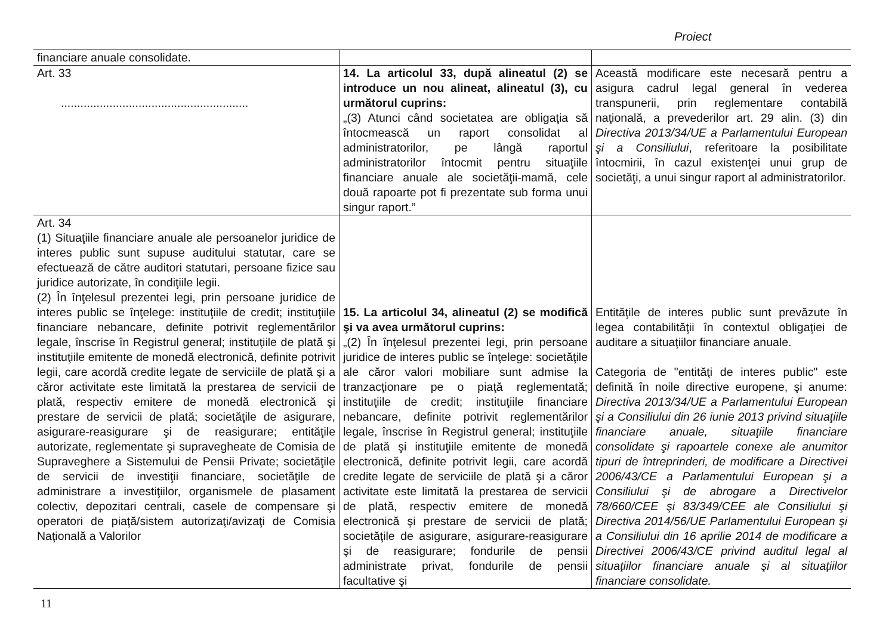Proiect
| financiare anuale consolidate. | | |
| Art. 33 .......................................................... | 14. La articolul 33, după alineatul (2) se introduce un nou alineat, alineatul (3), cu următorul cuprins: „(3) Atunci când societatea are obligaţia să întocmească un raport consolidat al administratorilor, pe lângă raportul administratorilor întocmit pentru situaţiile financiare anuale ale societăţii-mamă, cele două rapoarte pot fi prezentate sub forma unui singur raport.” | Această modificare este necesară pentru a asigura cadrul legal general în vederea transpunerii, prin reglementare contabilă naţională, a prevederilor art. 29 alin. (3) din Directiva 2013/34/UE a Parlamentului European şi a Consiliului , referitoare la posibilitate întocmirii, în cazul existenţei unui grup de societăţi, a unui singur raport al administratorilor. |
| Art. 34 (1) Situaţiile financiare anuale ale persoanelor juridice de interes public sunt supuse auditului statutar, care se efectuează de către auditori statutari, persoane fizice sau juridice autorizate, în condiţiile legii. (2) În înţelesul prezentei legi, prin persoane juridice de interes public se înţelege: instituţiile de credit; instituţiile financiare nebancare, definite potrivit reglementărilor legale, înscrise în Registrul general; instituţiile de plată şi instituţiile emitente de monedă electronică, definite potrivit legii, care acordă credite legate de serviciile de plată şi a căror activitate este limitată la prestarea de servicii de plată, respectiv emitere de monedă electronică şi prestare de servicii de plată; societăţile de asigurare, asigurare-reasigurare şi de reasigurare; entităţile autorizate, reglementate şi supravegheate de Comisia de Supraveghere a Sistemului de Pensii Private; societăţile de servicii de investiţii financiare, societăţile de administrare a investiţiilor, organismele de plasament colectiv, depozitari centrali, casele de compensare şi operatori de piaţă/sistem autorizaţi/avizaţi de Comisia Naţională a Valorilor | 15. La articolul 34, alineatul (2) se modifică şi va avea următorul cuprins: „(2) În înţelesul prezentei legi, prin persoane juridice de interes public se înţelege: societăţile ale căror valori mobiliare sunt admise la tranzacţionare pe o piaţă reglementată; instituţiile de credit; instituţiile financiare nebancare, definite potrivit reglementărilor legale, înscrise în Registrul general; instituţiile de plată şi instituţiile emitente de monedă electronică, definite potrivit legii, care acordă credite legate de serviciile de plată şi a căror activitate este limitată la prestarea de servicii de plată, respectiv emitere de monedă electronică şi prestare de servicii de plată; societăţile de asigurare, asigurare-reasigurare şi de reasigurare; fondurile de pensii administrate privat, fondurile de pensii facultative şi | Entităţile de interes public sunt prevăzute în legea contabilităţii în contextul obligaţiei de auditare a situaţiilor financiare anuale. Categoria de "entităţi de interes public" este definită în noile directive europene, şi anume: Directiva 2013/34/UE a Parlamentului European şi a Consiliului din 26 iunie 2013 privind situaţiile financiare anuale, situaţiile financiare consolidate şi rapoartele conexe ale anumitor tipuri de întreprinderi, de modificare a Directivei 2006/43/CE a Parlamentului European şi a Consiliului şi de abrogare a Directivelor 78/660/CEE şi 83/349/CEE ale Consiliului şi Directiva 2014/56/UE Parlamentului European şi a Consiliului din 16 aprilie 2014 de modificare a Directivei 2006/43/CE privind auditul legal al situaţiilor financiare anuale şi al situaţiilor financiare consolidate. |
11